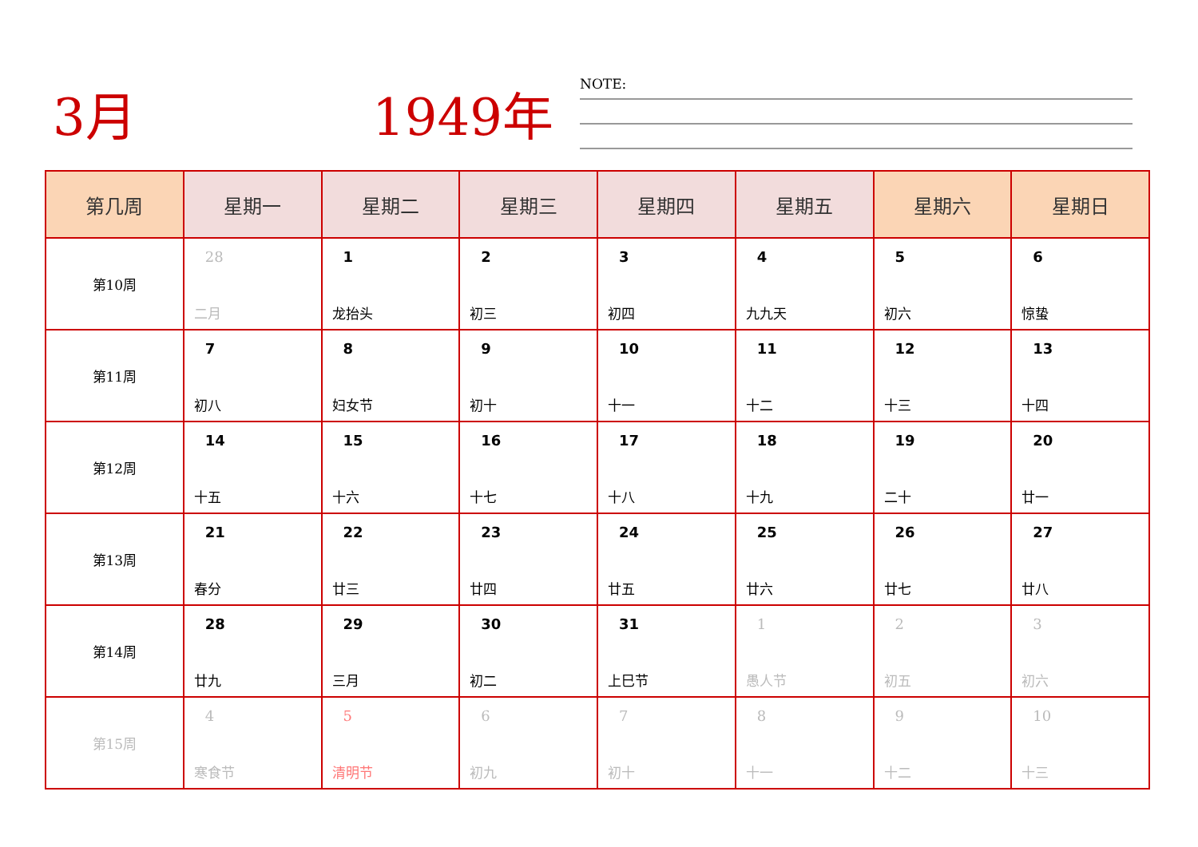3月 1949年
NOTE:
| 第几周 | 星期一 | 星期二 | 星期三 | 星期四 | 星期五 | 星期六 | 星期日 |
| --- | --- | --- | --- | --- | --- | --- | --- |
| 第10周 | 28 二月 | 1 龙抬头 | 2 初三 | 3 初四 | 4 九九天 | 5 初六 | 6 惊蛰 |
| 第11周 | 7 初八 | 8 妇女节 | 9 初十 | 10 十一 | 11 十二 | 12 十三 | 13 十四 |
| 第12周 | 14 十五 | 15 十六 | 16 十七 | 17 十八 | 18 十九 | 19 二十 | 20 廿一 |
| 第13周 | 21 春分 | 22 廿三 | 23 廿四 | 24 廿五 | 25 廿六 | 26 廿七 | 27 廿八 |
| 第14周 | 28 廿九 | 29 三月 | 30 初二 | 31 上巳节 | 1 愚人节 | 2 初五 | 3 初六 |
| 第15周 | 4 寒食节 | 5 清明节 | 6 初九 | 7 初十 | 8 十一 | 9 十二 | 10 十三 |